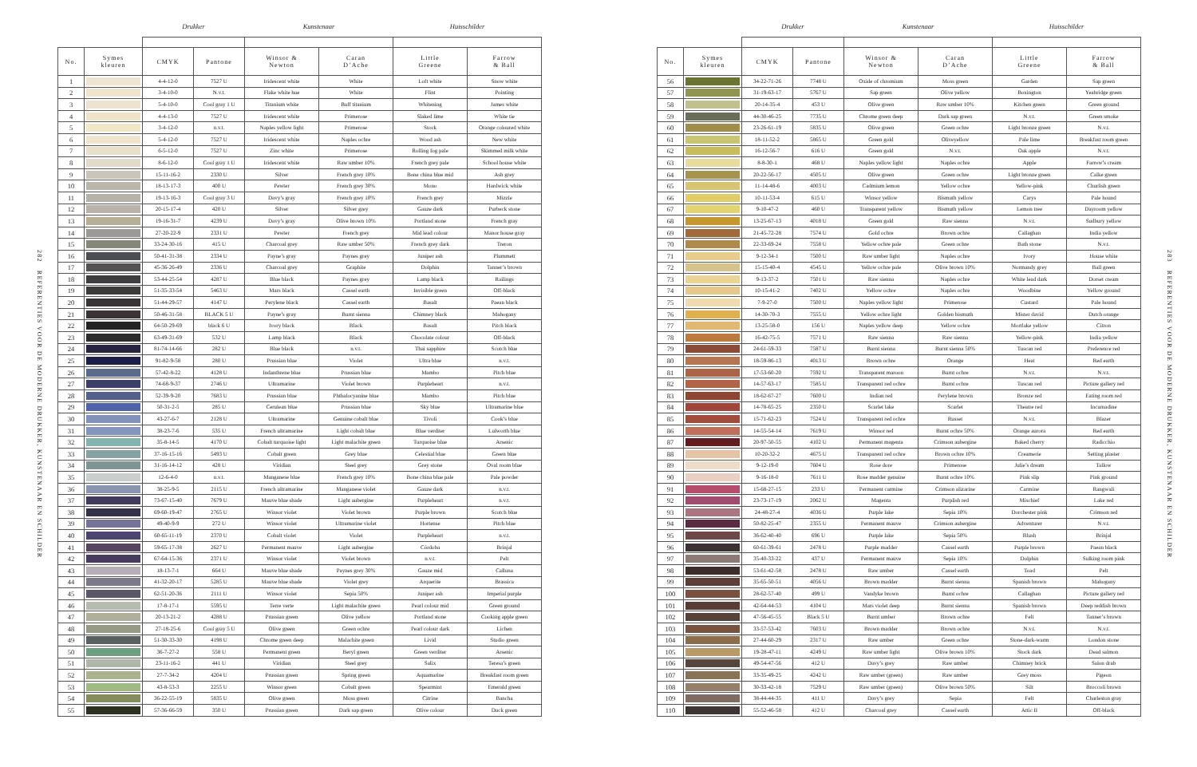282 REFERENTIES VOOR DE MODERNE DRUKKER, KUNSTENAAR EN SCHILDER
| | | Drukker | | Kunstenaar | | Huisschilder | |
| --- | --- | --- | --- | --- | --- | --- | --- |
| No. | Symes kleuren | CMYK | Pantone | Winsor & Newton | Caran D’Ache | Little Greene | Farrow & Ball |
| 1 | | 4-4-12-0 | 7527 U | Iridescent white | White | Loft white | Snow white |
| 2 | | 3-4-10-0 | N.v.t. | Flake white hue | White | Flint | Pointing |
| 3 | | 5-4-10-0 | Cool gray 1 U | Titanium white | Buff titanium | Whitening | James white |
| 4 | | 4-4-13-0 | 7527 U | Iridescent white | Primerose | Slaked lime | White tie |
| 5 | | 3-4-12-0 | n.v.t. | Naples yellow light | Primerose | Stock | Orange coloured white |
| 6 | | 5-4-12-0 | 7527 U | Iridescent white | Naples ochre | Wood ash | New white |
| 7 | | 6-5-12-0 | 7527 U | Zinc white | Primerose | Rolling fog pale | Skimmed milk white |
| 8 | | 8-6-12-0 | Cool gray 1 U | Iridescent white | Raw umber 10% | French grey pale | School house white |
| 9 | | 15-11-16-2 | 2330 U | Silver | French grey 10% | Bone china blue mid | Ash grey |
| 10 | | 18-13-17-3 | 400 U | Pewter | French grey 30% | Mono | Hardwick white |
| 11 | | 19-13-16-3 | Cool gray 3 U | Davy’s gray | French grey 10% | French grey | Mizzle |
| 12 | | 20-15-17-4 | 420 U | Silver | Silver grey | Gauze dark | Purbeck stone |
| 13 | | 19-16-31-7 | 4239 U | Davy’s gray | Olive brown 10% | Portland stone | French gray |
| 14 | | 27-20-22-9 | 2331 U | Pewter | French grey | Mid lead colour | Manor house gray |
| 15 | | 33-24-30-16 | 415 U | Charcoal grey | Raw umber 50% | French grey dark | Treron |
| 16 | | 50-41-31-38 | 2334 U | Payne’s gray | Paynes grey | Juniper ash | Plummett |
| 17 | | 45-36-26-49 | 2336 U | Charcoal grey | Graphite | Dolphin | Tanner’s brown |
| 18 | | 53-44-25-54 | 4287 U | Blue black | Paynes grey | Lamp black | Railings |
| 19 | | 51-35-33-54 | 5463 U | Mars black | Cassel earth | Invisible green | Off-black |
| 20 | | 51-44-29-57 | 4147 U | Perylene black | Cassel earth | Basalt | Paean black |
| 21 | | 50-46-31-58 | BLACK 5 U | Payne’s gray | Burnt sienna | Chimney black | Mahogany |
| 22 | | 64-50-29-69 | black 6 U | Ivory black | Black | Basalt | Pitch black |
| 23 | | 63-49-31-69 | 532 U | Lamp black | Black | Chocolate colour | Off-black |
| 24 | | 81-74-14-66 | 282 U | Blue black | n.v.t. | Thai sapphire | Scotch blue |
| 25 | | 91-82-9-58 | 280 U | Prussian blue | Violet | Ultra blue | n.v.t. |
| 26 | | 57-42-8-22 | 4128 U | Indanthrene blue | Prussian blue | Mambo | Pitch blue |
| 27 | | 74-68-9-37 | 2746 U | Ultramarine | Violet brown | Purpleheart | n.v.t. |
| 28 | | 52-39-9-20 | 7683 U | Prussian blue | Phthalocyanine blue | Mambo | Pitch blue |
| 29 | | 50-31-2-5 | 285 U | Cerulean blue | Prussian blue | Sky blue | Ultramarine blue |
| 30 | | 43-27-6-7 | 2128 U | Ultramarine | Genuine cobalt blue | Tivoli | Cook’s blue |
| 31 | | 38-23-7-6 | 535 U | French ultramarine | Light cobalt blue | Blue verditer | Lulworth blue |
| 32 | | 35-8-14-5 | 4170 U | Cobalt turquoise light | Light malachite green | Turquoise blue | Arsenic |
| 33 | | 37-16-15-16 | 5493 U | Cobalt green | Grey blue | Celestial blue | Green blue |
| 34 | | 31-16-14-12 | 428 U | Viridian | Steel grey | Grey stone | Oval room blue |
| 35 | | 12-6-4-0 | n.v.t. | Manganese blue | French grey 10% | Bone china blue pale | Pale powder |
| 36 | | 38-25-9-5 | 2115 U | French ultramarine | Manganese violet | Gauze dark | n.v.t. |
| 37 | | 73-67-15-40 | 7679 U | Mauve blue shade | Light aubergine | Purpleheart | n.v.t. |
| 38 | | 69-60-19-47 | 2765 U | Winsor violet | Violet brown | Purple brown | Scotch blue |
| 39 | | 49-40-9-9 | 272 U | Winsor violet | Ultramarine violet | Hortense | Pitch blue |
| 40 | | 60-65-11-19 | 2370 U | Cobalt violet | Violet | Purpleheart | n.v.t. |
| 41 | | 59-65-17-38 | 2627 U | Permanent mauve | Light aubergine | Córdoba | Brinjal |
| 42 | | 67-64-15-36 | 2371 U | Winsor violet | Violet brown | n.v.t. | Pelt |
| 43 | | 18-13-7-1 | 664 U | Mauve blue shade | Paynes grey 30% | Gauze mid | Calluna |
| 44 | | 41-32-20-17 | 5285 U | Mauve blue shade | Violet grey | Arquerite | Brassica |
| 45 | | 62-51-20-36 | 2111 U | Winsor violet | Sepia 50% | Juniper ash | Imperial purple |
| 46 | | 17-8-17-1 | 5595 U | Terre verte | Light malachite green | Pearl colour mid | Green ground |
| 47 | | 20-13-21-2 | 4288 U | Prussian green | Olive yellow | Portland stone | Cooking apple green |
| 48 | | 27-18-25-6 | Cool gray 5 U | Olive green | Green ochre | Pearl colour dark | Lichen |
| 49 | | 51-30-33-30 | 4198 U | Chrome green deep | Malachite green | Livid | Studio green |
| 50 | | 36-7-27-2 | 558 U | Permanent green | Beryl green | Green verditer | Arsenic |
| 51 | | 23-11-16-2 | 441 U | Viridian | Steel grey | Salix | Teresa’s green |
| 52 | | 27-7-34-2 | 4204 U | Prussian green | Spring green | Aquamarine | Breakfast room green |
| 53 | | 43-8-53-3 | 2255 U | Winsor green | Cobalt green | Spearmint | Emerald green |
| 54 | | 36-22-55-19 | 5835 U | Olive green | Moss green | Citrine | Bancha |
| 55 | | 57-36-66-59 | 350 U | Prussian green | Dark sap green | Olive colour | Duck green |
| | | Drukker | | Kunstenaar | | Huisschilder | |
| --- | --- | --- | --- | --- | --- | --- | --- |
| No. | Symes kleuren | CMYK | Pantone | Winsor & Newton | Caran D’Ache | Little Greene | Farrow & Ball |
| 56 | | 34-22-71-26 | 7748 U | Oxide of chromium | Moss green | Garden | Sap green |
| 57 | | 31-19-63-17 | 5767 U | Sap green | Olive yellow | Boxington | Yeabridge green |
| 58 | | 20-14-35-4 | 453 U | Olive green | Raw umber 10% | Kitchen green | Green ground |
| 59 | | 44-30-46-25 | 7735 U | Chrome green deep | Dark sap green | N.v.t. | Green smoke |
| 60 | | 23-26-61-19 | 5835 U | Olive green | Green ochre | Light bronze green | N.v.t. |
| 61 | | 18-11-52-2 | 5865 U | Green gold | Oliveyellow | Pale lime | Breakfast room green |
| 62 | | 16-12-56-7 | 616 U | Green gold | N.v.t. | Oak apple | N.v.t. |
| 63 | | 8-8-30-1 | 468 U | Naples yellow light | Naples ochre | Apple | Farrow’s cream |
| 64 | | 20-22-56-17 | 4505 U | Olive green | Green ochre | Light bronze green | Calke green |
| 65 | | 11-14-48-6 | 4003 U | Cadmium lemon | Yellow ochre | Yellow-pink | Churlish green |
| 66 | | 10-11-53-4 | 615 U | Winsor yellow | Bismuth yellow | Carys | Pale hound |
| 67 | | 9-10-47-2 | 460 U | Transparent yellow | Bismuth yellow | Lemon tree | Dayroom yellow |
| 68 | | 13-25-67-13 | 4018 U | Green gold | Raw sienna | N.v.t. | Sudbury yellow |
| 69 | | 21-45-72-28 | 7574 U | Gold ochre | Brown ochre | Callaghan | India yellow |
| 70 | | 22-33-69-24 | 7558 U | Yellow ochre pale | Green ochre | Bath stone | N.v.t. |
| 71 | | 9-12-34-1 | 7500 U | Raw umber light | Naples ochre | Ivory | House white |
| 72 | | 15-15-40-4 | 4545 U | Yellow ochre pale | Olive brown 10% | Normandy grey | Ball green |
| 73 | | 9-13-37-2 | 7501 U | Raw sienna | Naples ochre | White lead dark | Dorset cream |
| 74 | | 10-15-41-2 | 7402 U | Yellow ochre | Naples ochre | Woodbine | Yellow ground |
| 75 | | 7-9-27-0 | 7500 U | Naples yellow light | Primerose | Custard | Pale hound |
| 76 | | 14-30-70-3 | 7555 U | Yellow ochre light | Golden bismuth | Mister david | Dutch orange |
| 77 | | 13-25-58-0 | 156 U | Naples yellow deep | Yellow ochre | Mortlake yellow | Citron |
| 78 | | 16-42-75-5 | 7571 U | Raw sienna | Raw sienna | Yellow-pink | India yellow |
| 79 | | 24-61-59-33 | 7587 U | Burnt sienna | Burnt sienna 50% | Tuscan red | Preference red |
| 80 | | 18-59-86-13 | 4013 U | Brown ochre | Orange | Heat | Red earth |
| 81 | | 17-53-60-20 | 7592 U | Transparent maroon | Burnt ochre | N.v.t. | N.v.t. |
| 82 | | 14-57-63-17 | 7585 U | Transparent red ochre | Burnt ochre | Tuscan red | Picture gallery red |
| 83 | | 18-62-67-27 | 7600 U | Indian red | Perylene brown | Bronze red | Eating room red |
| 84 | | 14-78-65-25 | 2350 U | Scarlet lake | Scarlet | Theatre red | Incarnadine |
| 85 | | 15-71-62-23 | 7524 U | Transparent red ochre | Russet | N.v.t. | Blazer |
| 86 | | 14-55-54-14 | 7619 U | Winsor red | Burnt ochre 50% | Orange aurora | Red earth |
| 87 | | 20-97-50-55 | 4102 U | Permanent magenta | Crimson aubergine | Baked cherry | Radicchio |
| 88 | | 10-20-32-2 | 4675 U | Transparent red ochre | Brown ochre 10% | Creamerie | Setting plaster |
| 89 | | 9-12-19-0 | 7604 U | Rose dore | Primerose | Julie’s dream | Tallow |
| 90 | | 9-16-18-0 | 7611 U | Rose madder genuine | Burnt ochre 10% | Pink slip | Pink ground |
| 91 | | 15-68-27-15 | 233 U | Permanent carmine | Crimson alizarine | Carmine | Rangwali |
| 92 | | 23-73-17-19 | 2062 U | Magenta | Purplish red | Mischief | Lake red |
| 93 | | 24-48-27-4 | 4036 U | Purple lake | Sepia 10% | Dorchester pink | Crimson red |
| 94 | | 50-82-25-47 | 2355 U | Permanent mauve | Crimson aubergine | Adventurer | N.v.t. |
| 95 | | 36-62-40-40 | 696 U | Purple lake | Sepia 50% | Blush | Brinjal |
| 96 | | 60-61-39-61 | 2478 U | Purple madder | Cassel earth | Purple brown | Paean black |
| 97 | | 35-40-33-22 | 437 U | Permanent mauve | Sepia 10% | Dolphin | Sulking room pink |
| 98 | | 53-61-42-58 | 2478 U | Raw umber | Cassel earth | Toad | Pelt |
| 99 | | 35-65-50-51 | 4056 U | Brown madder | Burnt sienna | Spanish brown | Mahogany |
| 100 | | 28-62-57-40 | 499 U | Vandyke brown | Burnt ochre | Callaghan | Picture gallery red |
| 101 | | 42-64-44-53 | 4104 U | Mars violet deep | Burnt sienna | Spanish brown | Deep reddish brown |
| 102 | | 47-56-45-55 | Black 5 U | Burnt umber | Brown ochre | Felt | Tanner’s brown |
| 103 | | 33-57-53-42 | 7603 U | Brown madder | Brown ochre | N.v.t. | N.v.t. |
| 104 | | 27-44-60-29 | 2317 U | Raw umber | Green ochre | Stone-dark-warm | London stone |
| 105 | | 19-28-47-11 | 4249 U | Raw umber light | Olive brown 10% | Stock dark | Dead salmon |
| 106 | | 49-54-47-56 | 412 U | Davy’s grey | Raw umber | Chimney brick | Salon drab |
| 107 | | 33-35-49-25 | 4242 U | Raw umber (green) | Raw umber | Grey moss | Pigeon |
| 108 | | 30-33-42-18 | 7529 U | Raw umber (green) | Olive brown 50% | Silt | Broccoli brown |
| 109 | | 38-44-44-35 | 411 U | Davy’s grey | Sepia | Felt | Charleston gray |
| 110 | | 55-52-46-58 | 412 U | Charcoal grey | Cassel earth | Attic II | Off-black |
283 REFERENTIES VOOR DE MODERNE DRUKKER, KUNSTENAAR EN SCHILDER